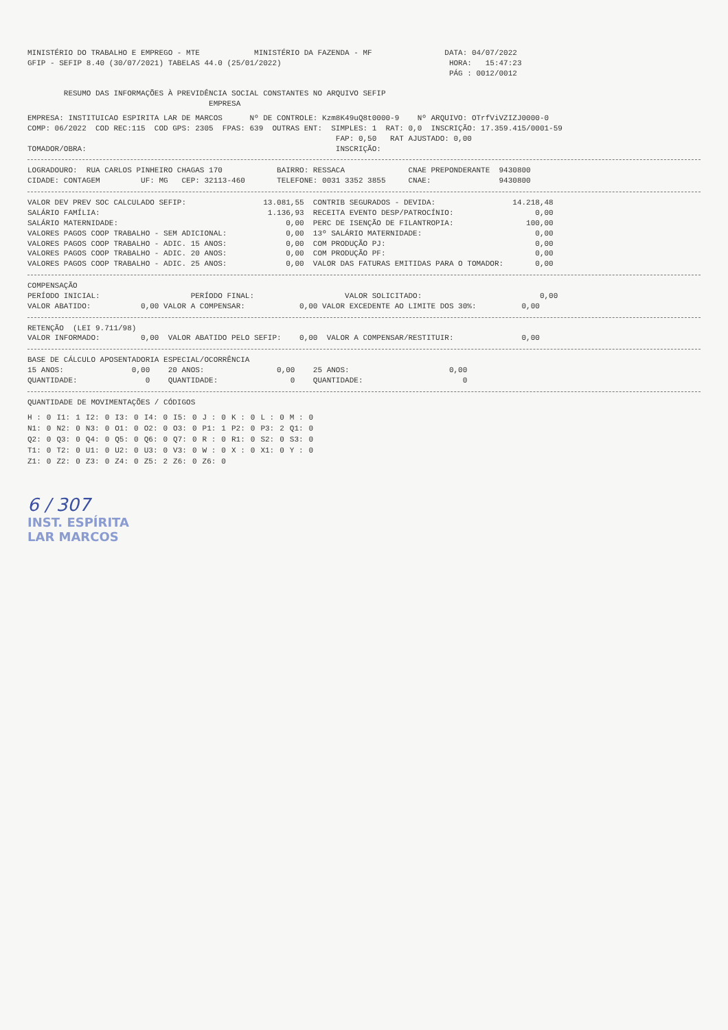MINISTÉRIO DO TRABALHO E EMPREGO - MTE            MINISTÉRIO DA FAZENDA - MF                DATA: 04/07/2022
GFIP - SEFIP 8.40 (30/07/2021) TABELAS 44.0 (25/01/2022)                                     HORA:   15:47:23
                                                                                             PÁG : 0012/0012

        RESUMO DAS INFORMAÇÕES À PREVIDÊNCIA SOCIAL CONSTANTES NO ARQUIVO SEFIP
                                        EMPRESA
EMPRESA: INSTITUICAO ESPIRITA LAR DE MARCOS      Nº DE CONTROLE: Kzm8K49uQ8t0000-9    Nº ARQUIVO: OTrfViVZIZJ0000-0
COMP: 06/2022  COD REC:115  COD GPS: 2305  FPAS: 639  OUTRAS ENT:  SIMPLES: 1  RAT: 0,0  INSCRIÇÃO: 17.359.415/0001-59
                                                                    FAP: 0,50   RAT AJUSTADO: 0,00
TOMADOR/OBRA:                                                       INSCRIÇÃO:
LOGRADOURO:  RUA CARLOS PINHEIRO CHAGAS 170            BAIRRO: RESSACA              CNAE PREPONDERANTE  9430800
CIDADE: CONTAGEM         UF: MG   CEP: 32113-460       TELEFONE: 0031 3352 3855     CNAE:               9430800
VALOR DEV PREV SOC CALCULADO SEFIP:                 13.081,55  CONTRIB SEGURADOS - DEVIDA:                 14.218,48
SALÁRIO FAMÍLIA:                                     1.136,93  RECEITA EVENTO DESP/PATROCÍNIO:                  0,00
SALÁRIO MATERNIDADE:                                     0,00  PERC DE ISENÇÃO DE FILANTROPIA:                100,00
VALORES PAGOS COOP TRABALHO - SEM ADICIONAL:             0,00  13º SALÁRIO MATERNIDADE:                         0,00
VALORES PAGOS COOP TRABALHO - ADIC. 15 ANOS:             0,00  COM PRODUÇÃO PJ:                                 0,00
VALORES PAGOS COOP TRABALHO - ADIC. 20 ANOS:             0,00  COM PRODUÇÃO PF:                                 0,00
VALORES PAGOS COOP TRABALHO - ADIC. 25 ANOS:             0,00  VALOR DAS FATURAS EMITIDAS PARA O TOMADOR:       0,00
COMPENSAÇÃO
PERÍODO INICIAL:                    PERÍODO FINAL:                    VALOR SOLICITADO:                          0,00
VALOR ABATIDO:           0,00 VALOR A COMPENSAR:            0,00 VALOR EXCEDENTE AO LIMITE DOS 30%:          0,00
RETENÇÃO  (LEI 9.711/98)
VALOR INFORMADO:         0,00  VALOR ABATIDO PELO SEFIP:    0,00  VALOR A COMPENSAR/RESTITUIR:               0,00
BASE DE CÁLCULO APOSENTADORIA ESPECIAL/OCORRÊNCIA
15 ANOS:               0,00    20 ANOS:                0,00    25 ANOS:                      0,00
QUANTIDADE:               0    QUANTIDADE:                0    QUANTIDADE:                      0
QUANTIDADE DE MOVIMENTAÇÕES / CÓDIGOS
| H : | 0 | I1: | 1 | I2: | 0 | I3: | 0 | I4: | 0 | I5: | 0 | J : | 0 | K : | 0 | L : | 0 | M : | 0 |
| N1: | 0 | N2: | 0 | N3: | 0 | O1: | 0 | O2: | 0 | O3: | 0 | P1: | 1 | P2: | 0 | P3: | 2 | Q1: | 0 |
| Q2: | 0 | Q3: | 0 | Q4: | 0 | Q5: | 0 | Q6: | 0 | Q7: | 0 | R : | 0 | R1: | 0 | S2: | 0 | S3: | 0 |
| T1: | 0 | T2: | 0 | U1: | 0 | U2: | 0 | U3: | 0 | V3: | 0 | W : | 0 | X : | 0 | X1: | 0 | Y : | 0 |
| Z1: | 0 | Z2: | 0 | Z3: | 0 | Z4: | 0 | Z5: | 2 | Z6: | 0 | Z6: | 0 | | | | | | |
6 / 307
INST. ESPÍRITA
LAR MARCOS